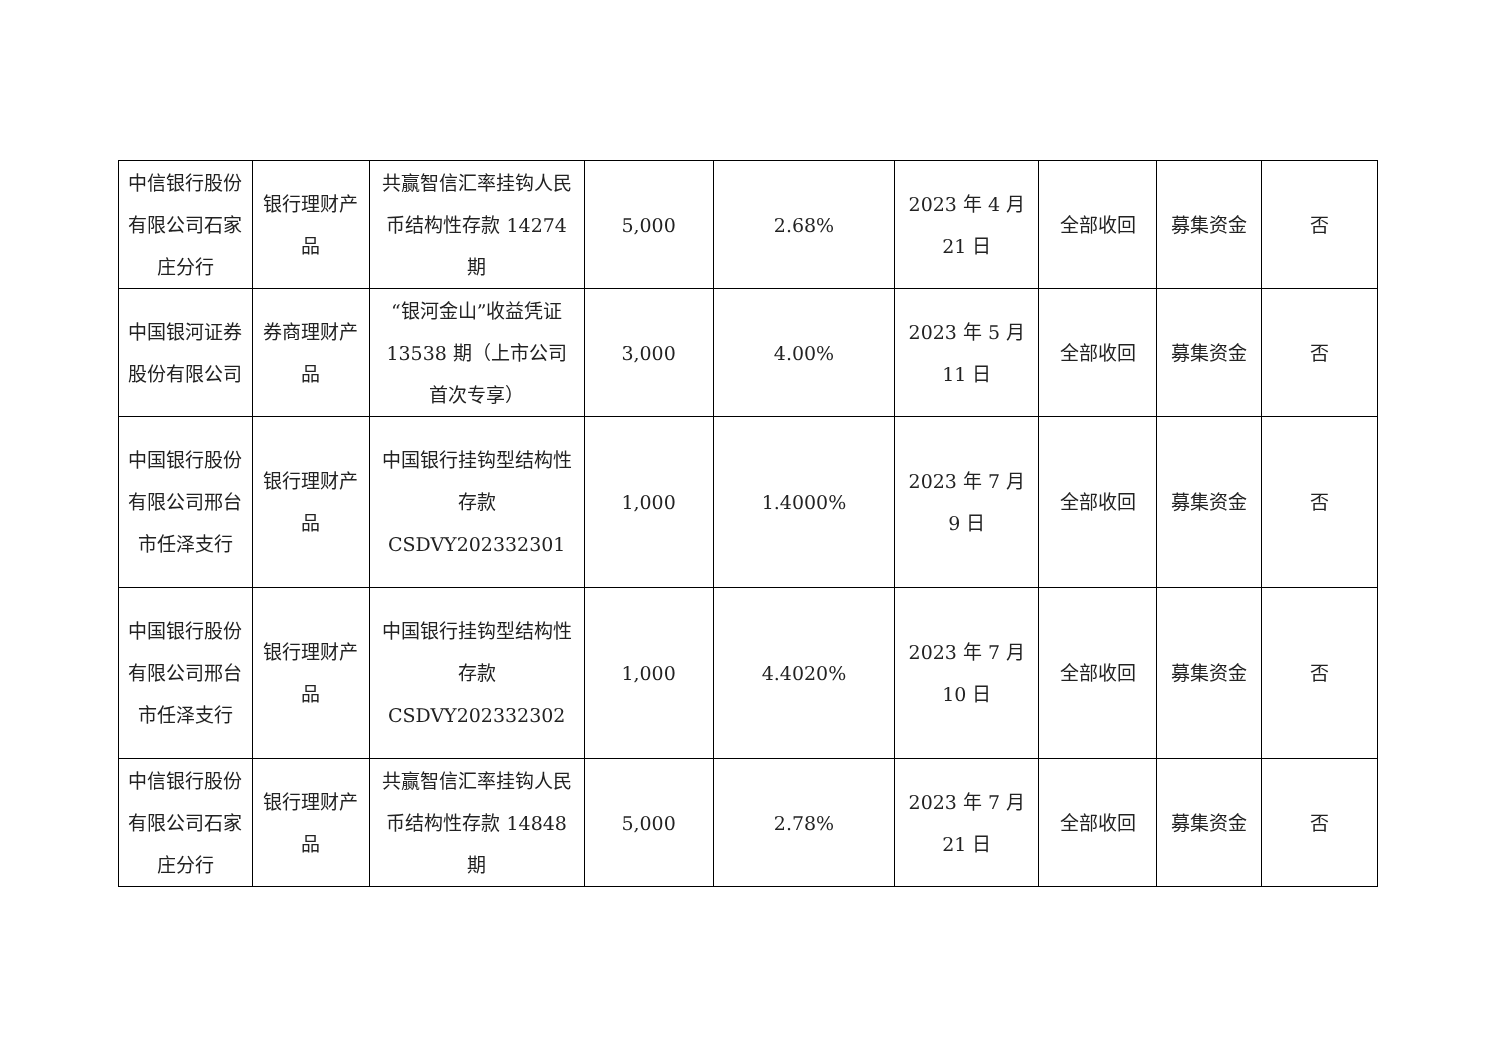| 中信银行股份有限公司石家庄分行 | 银行理财产品 | 共赢智信汇率挂钩人民币结构性存款 14274 期 | 5,000 | 2.68% | 2023 年 4 月 21 日 | 全部收回 | 募集资金 | 否 |
| 中国银河证券股份有限公司 | 券商理财产品 | “银河金山”收益凭证 13538 期（上市公司首次专享） | 3,000 | 4.00% | 2023 年 5 月 11 日 | 全部收回 | 募集资金 | 否 |
| 中国银行股份有限公司邢台市任泽支行 | 银行理财产品 | 中国银行挂钩型结构性存款 CSDVY202332301 | 1,000 | 1.4000% | 2023 年 7 月 9 日 | 全部收回 | 募集资金 | 否 |
| 中国银行股份有限公司邢台市任泽支行 | 银行理财产品 | 中国银行挂钩型结构性存款 CSDVY202332302 | 1,000 | 4.4020% | 2023 年 7 月 10 日 | 全部收回 | 募集资金 | 否 |
| 中信银行股份有限公司石家庄分行 | 银行理财产品 | 共赢智信汇率挂钩人民币结构性存款 14848 期 | 5,000 | 2.78% | 2023 年 7 月 21 日 | 全部收回 | 募集资金 | 否 |